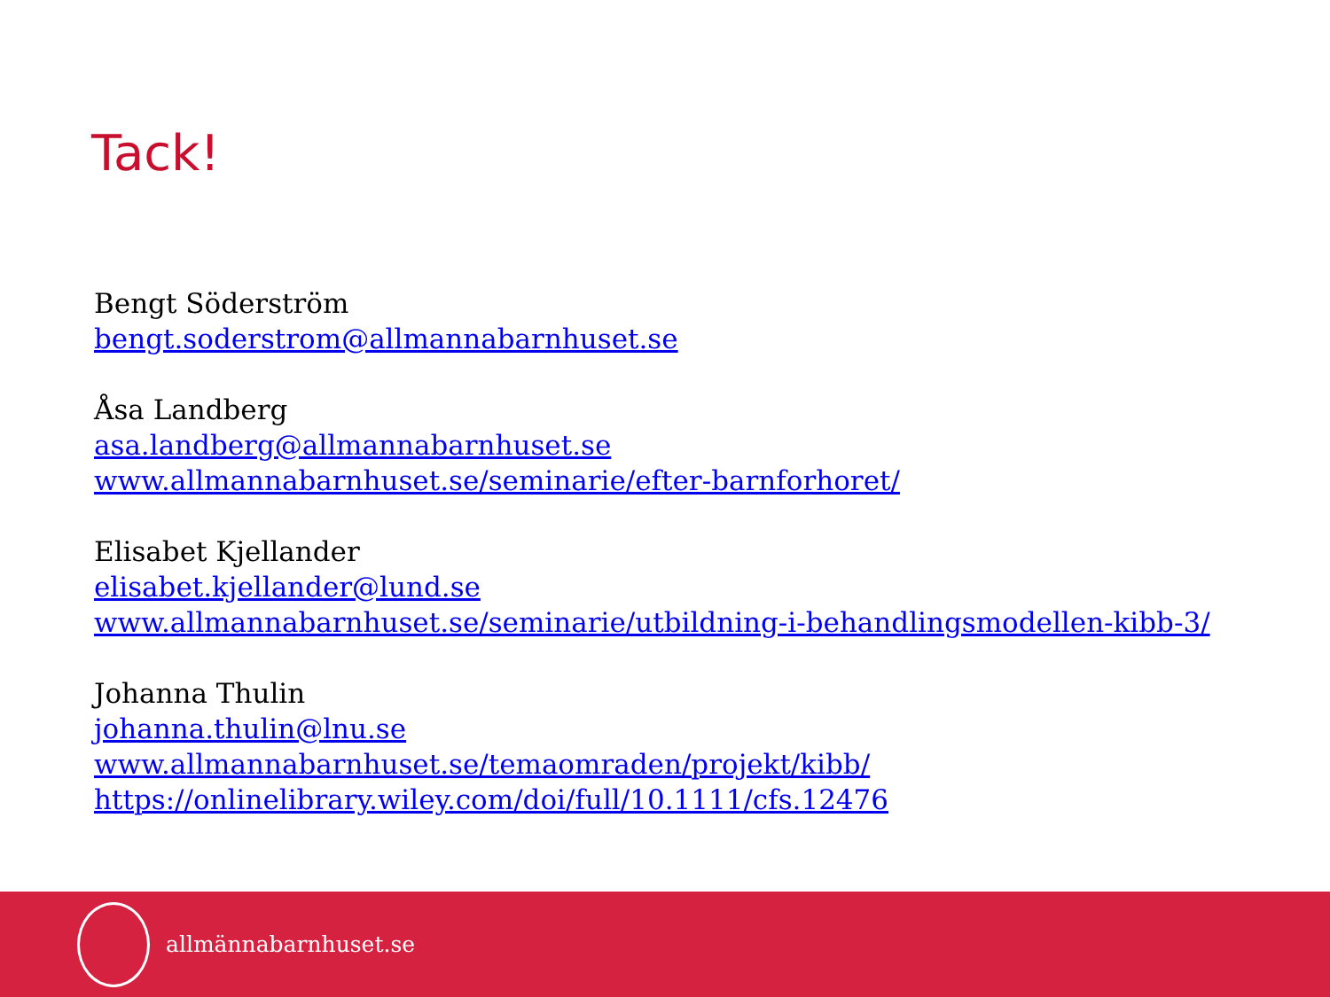Tack!
Bengt Söderström
bengt.soderstrom@allmannabarnhuset.se
Åsa Landberg
asa.landberg@allmannabarnhuset.se
www.allmannabarnhuset.se/seminarie/efter-barnforhoret/
Elisabet Kjellander
elisabet.kjellander@lund.se
www.allmannabarnhuset.se/seminarie/utbildning-i-behandlingsmodellen-kibb-3/
Johanna Thulin
johanna.thulin@lnu.se
www.allmannabarnhuset.se/temaomraden/projekt/kibb/
https://onlinelibrary.wiley.com/doi/full/10.1111/cfs.12476
allmännabarnhuset.se